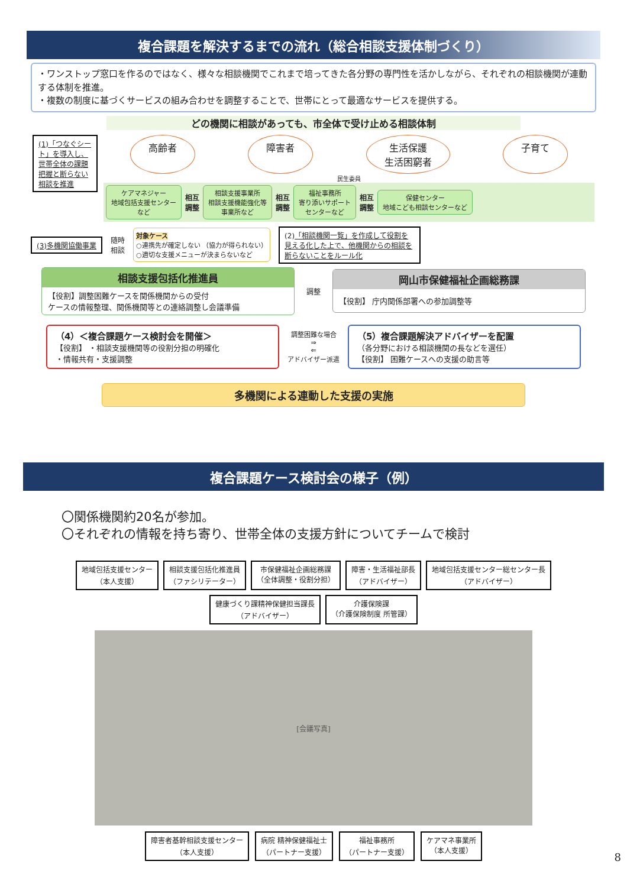複合課題を解決するまでの流れ（総合相談支援体制づくり）
・ワンストップ窓口を作るのではなく、様々な相談機関でこれまで培ってきた各分野の専門性を活かしながら、それぞれの相談機関が連動する体制を推進。
・複数の制度に基づくサービスの組み合わせを調整することで、世帯にとって最適なサービスを提供する。
どの機関に相談があっても、市全体で受け止める相談体制
(1)「つなぐシート」を導入し、世帯全体の課題把握と断らない相談を推進
高齢者 障害者 生活保護
生活困窮者 子育て
民生委員
ケアマネジャー
地域包括支援センター
など
相互
調整
相談支援事業所
相談支援機能強化等
事業所など
相互
調整
福祉事務所
寄り添いサポート
センターなど
相互
調整
保健センター
地域こども相談センターなど
(3)多機関協働事業
随時
相談
対象ケース
○連携先が確定しない （協力が得られない）
○適切な支援メニューが決まらないなど
(2)「相談機関一覧」を作成して役割を見える化した上で、他機関からの相談を断らないことをルール化
相談支援包括化推進員
【役割】調整困難ケースを関係機関からの受付
ケースの情報整理、関係機関等との連絡調整し会議準備
調整
岡山市保健福祉企画総務課
【役割】 庁内関係部署への参加調整等
（4）＜複合課題ケース検討会を開催＞
【役割】 ・相談支援機関等の役割分担の明確化
・情報共有・支援調整
調整困難な場合
⇒
⇐
アドバイザー派遣
（5）複合課題解決アドバイザーを配置
（各分野における相談機関の長などを選任）
【役割】 困難ケースへの支援の助言等
多機関による連動した支援の実施
複合課題ケース検討会の様子（例）
〇関係機関約20名が参加。
〇それぞれの情報を持ち寄り、世帯全体の支援方針についてチームで検討
地域包括支援センター
（本人支援） 相談支援包括化推進員
（ファシリテーター） 市保健福祉企画総務課
（全体調整・役割分担） 障害・生活福祉部長
（アドバイザー） 地域包括支援センター総センター長
（アドバイザー） 健康づくり課精神保健担当課長
（アドバイザー） 介護保険課
（介護保険制度 所管課）
[会議写真]
障害者基幹相談支援センター
（本人支援） 病院 精神保健福祉士
（パートナー支援） 福祉事務所
（パートナー支援） ケアマネ事業所
（本人支援）
8